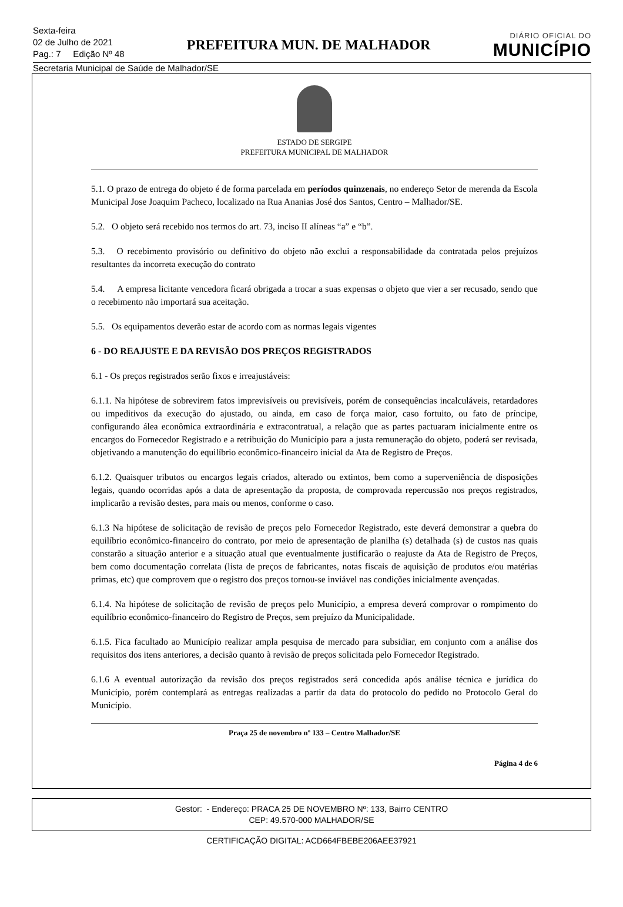Sexta-feira
02 de Julho de 2021
Pag.: 7 Edição Nº 48
PREFEITURA MUN. DE MALHADOR
DIÁRIO OFICIAL DO
MUNICÍPIO
Secretaria Municipal de Saúde de Malhador/SE
ESTADO DE SERGIPE
PREFEITURA MUNICIPAL DE MALHADOR
5.1. O prazo de entrega do objeto é de forma parcelada em períodos quinzenais, no endereço Setor de merenda da Escola Municipal Jose Joaquim Pacheco, localizado na Rua Ananias José dos Santos, Centro – Malhador/SE.
5.2. O objeto será recebido nos termos do art. 73, inciso II alíneas “a” e “b”.
5.3. O recebimento provisório ou definitivo do objeto não exclui a responsabilidade da contratada pelos prejuízos resultantes da incorreta execução do contrato
5.4. A empresa licitante vencedora ficará obrigada a trocar a suas expensas o objeto que vier a ser recusado, sendo que o recebimento não importará sua aceitação.
5.5. Os equipamentos deverão estar de acordo com as normas legais vigentes
6 - DO REAJUSTE E DA REVISÃO DOS PREÇOS REGISTRADOS
6.1 - Os preços registrados serão fixos e irreajustáveis:
6.1.1. Na hipótese de sobrevirem fatos imprevisíveis ou previsíveis, porém de consequências incalculáveis, retardadores ou impeditivos da execução do ajustado, ou ainda, em caso de força maior, caso fortuito, ou fato de príncipe, configurando álea econômica extraordinária e extracontratual, a relação que as partes pactuaram inicialmente entre os encargos do Fornecedor Registrado e a retribuição do Município para a justa remuneração do objeto, poderá ser revisada, objetivando a manutenção do equilíbrio econômico-financeiro inicial da Ata de Registro de Preços.
6.1.2. Quaisquer tributos ou encargos legais criados, alterado ou extintos, bem como a superveniência de disposições legais, quando ocorridas após a data de apresentação da proposta, de comprovada repercussão nos preços registrados, implicarão a revisão destes, para mais ou menos, conforme o caso.
6.1.3 Na hipótese de solicitação de revisão de preços pelo Fornecedor Registrado, este deverá demonstrar a quebra do equilíbrio econômico-financeiro do contrato, por meio de apresentação de planilha (s) detalhada (s) de custos nas quais constarão a situação anterior e a situação atual que eventualmente justificarão o reajuste da Ata de Registro de Preços, bem como documentação correlata (lista de preços de fabricantes, notas fiscais de aquisição de produtos e/ou matérias primas, etc) que comprovem que o registro dos preços tornou-se inviável nas condições inicialmente avençadas.
6.1.4. Na hipótese de solicitação de revisão de preços pelo Município, a empresa deverá comprovar o rompimento do equilíbrio econômico-financeiro do Registro de Preços, sem prejuízo da Municipalidade.
6.1.5. Fica facultado ao Município realizar ampla pesquisa de mercado para subsidiar, em conjunto com a análise dos requisitos dos itens anteriores, a decisão quanto à revisão de preços solicitada pelo Fornecedor Registrado.
6.1.6 A eventual autorização da revisão dos preços registrados será concedida após análise técnica e jurídica do Município, porém contemplará as entregas realizadas a partir da data do protocolo do pedido no Protocolo Geral do Município.
Praça 25 de novembro nº 133 – Centro Malhador/SE
Página 4 de 6
Gestor: - Endereço: PRACA 25 DE NOVEMBRO Nº: 133, Bairro CENTRO
CEP: 49.570-000 MALHADOR/SE
CERTIFICAÇÃO DIGITAL: ACD664FBEBE206AEE37921